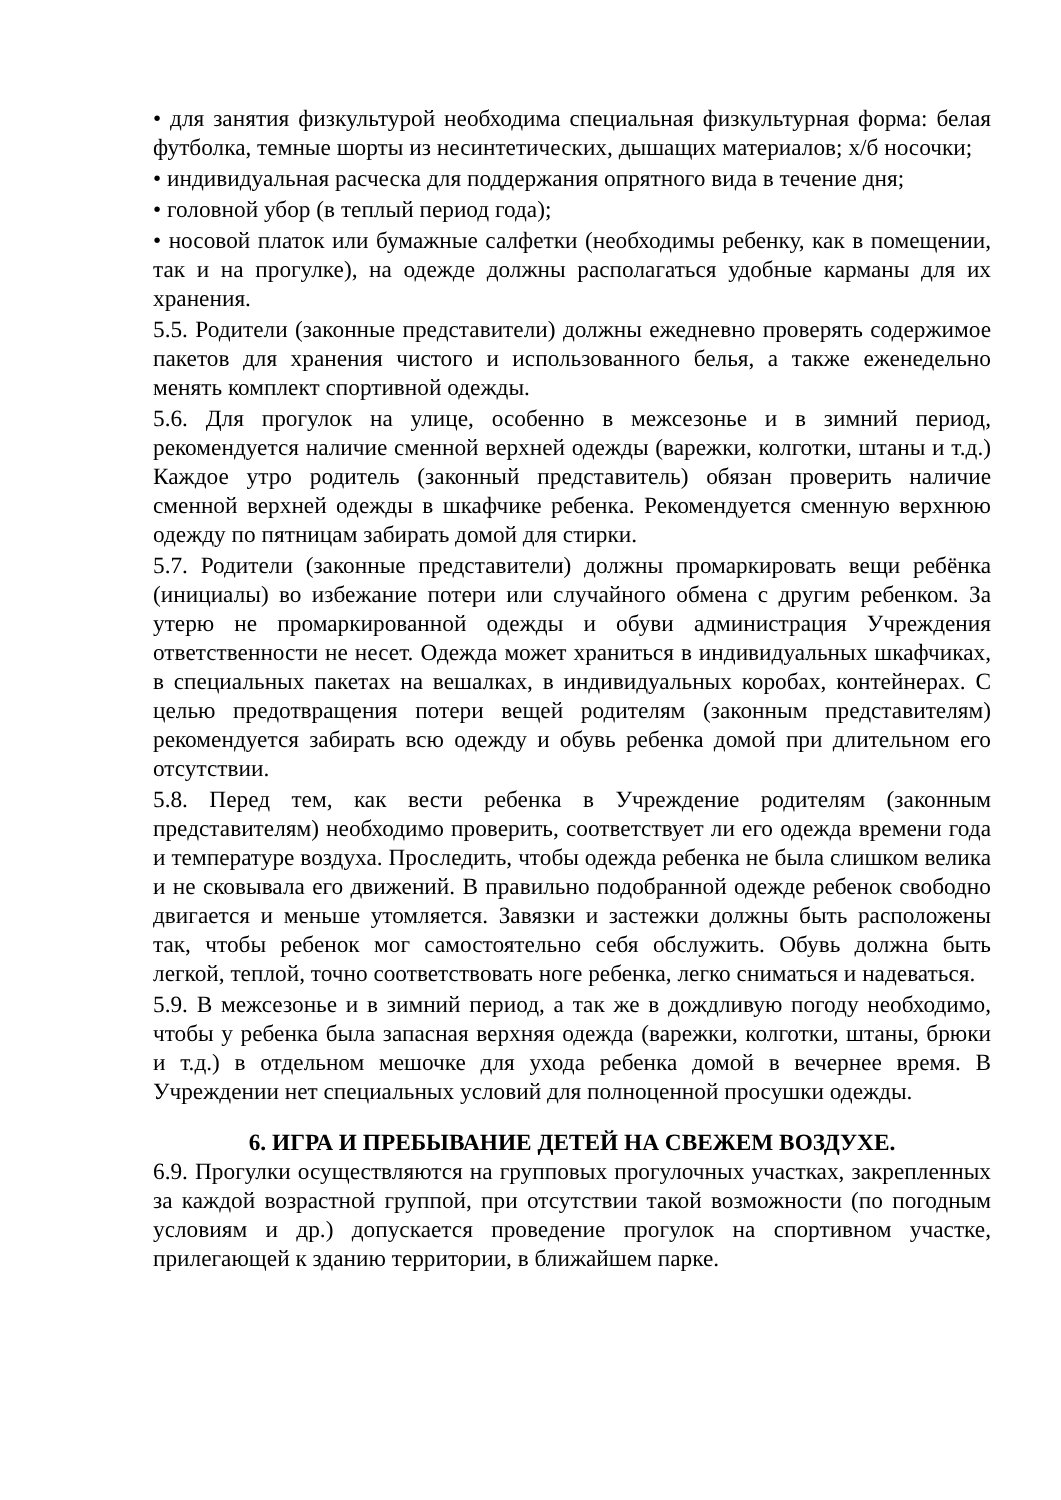• для занятия физкультурой необходима специальная физкультурная форма: белая футболка, темные шорты из несинтетических, дышащих материалов; х/б носочки;
• индивидуальная расческа для поддержания опрятного вида в течение дня;
• головной убор (в теплый период года);
• носовой платок или бумажные салфетки (необходимы ребенку, как в помещении, так и на прогулке), на одежде должны располагаться удобные карманы для их хранения.
5.5. Родители (законные представители) должны ежедневно проверять содержимое пакетов для хранения чистого и использованного белья, а также еженедельно менять комплект спортивной одежды.
5.6. Для прогулок на улице, особенно в межсезонье и в зимний период, рекомендуется наличие сменной верхней одежды (варежки, колготки, штаны и т.д.) Каждое утро родитель (законный представитель) обязан проверить наличие сменной верхней одежды в шкафчике ребенка. Рекомендуется сменную верхнюю одежду по пятницам забирать домой для стирки.
5.7. Родители (законные представители) должны промаркировать вещи ребёнка (инициалы) во избежание потери или случайного обмена с другим ребенком. За утерю не промаркированной одежды и обуви администрация Учреждения ответственности не несет. Одежда может храниться в индивидуальных шкафчиках, в специальных пакетах на вешалках, в индивидуальных коробах, контейнерах. С целью предотвращения потери вещей родителям (законным представителям) рекомендуется забирать всю одежду и обувь ребенка домой при длительном его отсутствии.
5.8. Перед тем, как вести ребенка в Учреждение родителям (законным представителям) необходимо проверить, соответствует ли его одежда времени года и температуре воздуха. Проследить, чтобы одежда ребенка не была слишком велика и не сковывала его движений. В правильно подобранной одежде ребенок свободно двигается и меньше утомляется. Завязки и застежки должны быть расположены так, чтобы ребенок мог самостоятельно себя обслужить. Обувь должна быть легкой, теплой, точно соответствовать ноге ребенка, легко сниматься и надеваться.
5.9. В межсезонье и в зимний период, а так же в дождливую погоду необходимо, чтобы у ребенка была запасная верхняя одежда (варежки, колготки, штаны, брюки и т.д.) в отдельном мешочке для ухода ребенка домой в вечернее время. В Учреждении нет специальных условий для полноценной просушки одежды.
6. ИГРА И ПРЕБЫВАНИЕ ДЕТЕЙ НА СВЕЖЕМ ВОЗДУХЕ.
6.9. Прогулки осуществляются на групповых прогулочных участках, закрепленных за каждой возрастной группой, при отсутствии такой возможности (по погодным условиям и др.) допускается проведение прогулок на спортивном участке, прилегающей к зданию территории, в ближайшем парке.